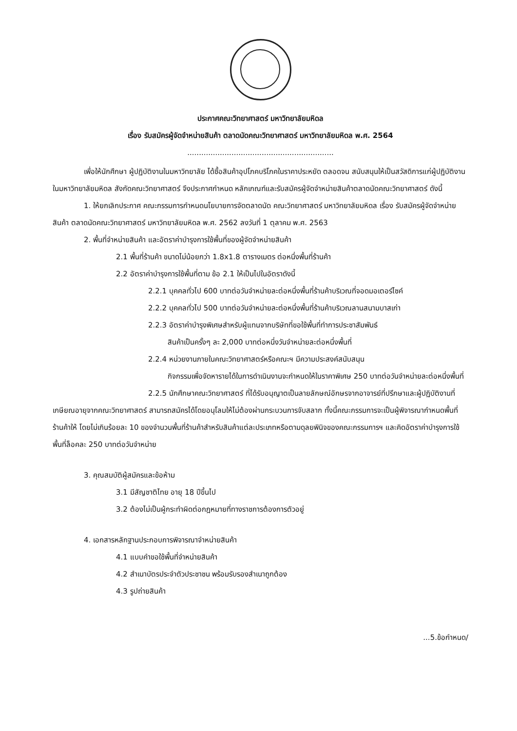ประกาศคณะวิทยาศาสตร์ มหาวิทยาลัยมหิดล
เรื่อง รับสมัครผู้จัดจำหน่ายสินค้า ตลาดนัดคณะวิทยาศาสตร์ มหาวิทยาลัยมหิดล พ.ศ. 2564
...............................................................
เพื่อให้นักศึกษา ผู้ปฏิบัติงานในมหาวิทยาลัย ได้ซื้อสินค้าอุปโภคบริโภคในราคาประหยัด ตลอดจน สนับสนุนให้เป็นสวัสดิการแก่ผู้ปฏิบัติงานในมหาวิทยาลัยมหิดล สังกัดคณะวิทยาศาสตร์ จึงประกาศกำหนด หลักเกณฑ์และรับสมัครผู้จัดจำหน่ายสินค้าตลาดนัดคณะวิทยาศาสตร์ ดังนี้
1. ให้ยกเลิกประกาศ คณะกรรมการกำหนดนโยบายการจัดตลาดนัด คณะวิทยาศาสตร์ มหาวิทยาลัยมหิดล เรื่อง รับสมัครผู้จัดจำหน่ายสินค้า ตลาดนัดคณะวิทยาศาสตร์ มหาวิทยาลัยมหิดล พ.ศ. 2562 ลงวันที่ 1 ตุลาคม พ.ศ. 2563
2. พื้นที่จำหน่ายสินค้า และอัตราค่าบำรุงการใช้พื้นที่ของผู้จัดจำหน่ายสินค้า
2.1 พื้นที่ร้านค้า ขนาดไม่น้อยกว่า 1.8x1.8 ตารางเมตร ต่อหนึ่งพื้นที่ร้านค้า
2.2 อัตราค่าบำรุงการใช้พื้นที่ตาม ข้อ 2.1 ให้เป็นไปในอัตราดังนี้
2.2.1 บุคคลทั่วไป 600 บาทต่อวันจำหน่ายละต่อหนึ่งพื้นที่ร้านค้าบริเวณที่จอดมอเตอร์ไซค์
2.2.2 บุคคลทั่วไป 500 บาทต่อวันจำหน่ายละต่อหนึ่งพื้นที่ร้านค้าบริเวณลานสนามบาสเก่า
2.2.3 อัตราค่าบำรุงพิเศษสำหรับผู้แทนจากบริษัทที่ขอใช้พื้นที่ทำการประชาสัมพันธ์
สินค้าเป็นครั้งๆ ละ 2,000 บาทต่อหนึ่งวันจำหน่ายละต่อหนึ่งพื้นที่
2.2.4 หน่วยงานภายในคณะวิทยาศาสตร์หรือคณะฯ มีความประสงค์สนับสนุน
กิจกรรมเพื่อจัดหารายได้ในการดำเนินงานจะกำหนดให้ในราคาพิเศษ 250 บาทต่อวันจำหน่ายละต่อหนึ่งพื้นที่
2.2.5 นักศึกษาคณะวิทยาศาสตร์ ที่ได้รับอนุญาตเป็นลายลักษณ์อักษรจากอาจารย์ที่ปรึกษาและผู้ปฏิบัติงานที่เกษียณอายุจากคณะวิทยาศาสตร์ สามารถสมัครได้โดยอนุโลมให้ไม่ต้องผ่านกระบวนการจับสลาก ทั้งนี้คณะกรรมการจะเป็นผู้พิจารณากำหนดพื้นที่ร้านค้าให้ โดยไม่เกินร้อยละ 10 ของจำนวนพื้นที่ร้านค้าสำหรับสินค้าแต่ละประเภทหรือตามดุลยพินิจของคณะกรรมการฯ และคิดอัตราค่าบำรุงการใช้พื้นที่ล็อคละ 250 บาทต่อวันจำหน่าย
3. คุณสมบัติผู้สมัครและข้อห้าม
3.1 มีสัญชาติไทย อายุ 18 ปีขึ้นไป
3.2 ต้องไม่เป็นผู้กระทำผิดต่อกฎหมายที่ทางราชการต้องการตัวอยู่
4. เอกสารหลักฐานประกอบการพิจารณาจำหน่ายสินค้า
4.1 แบบคำขอใช้พื้นที่จำหน่ายสินค้า
4.2 สำเนาบัตรประจำตัวประชาชน พร้อมรับรองสำเนาถูกต้อง
4.3 รูปถ่ายสินค้า
...5.ข้อกำหนด/